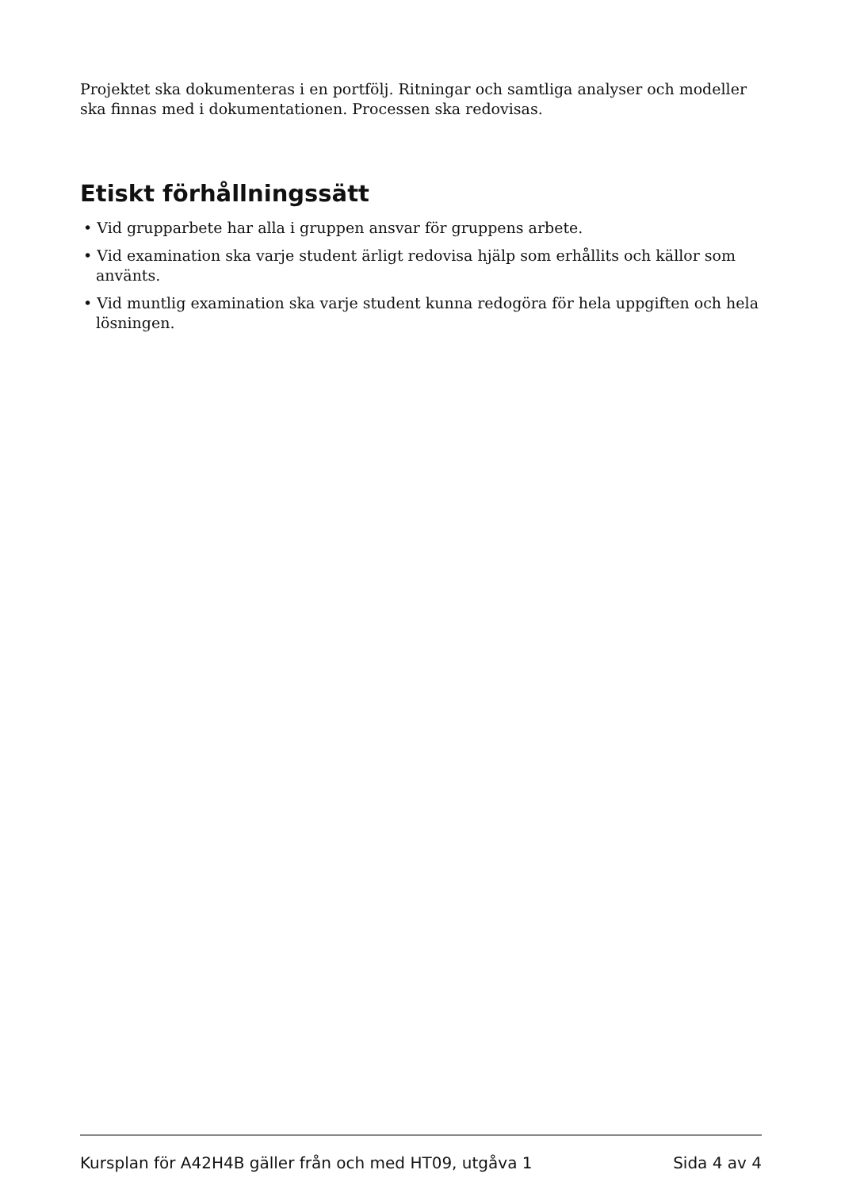Projektet ska dokumenteras i en portfölj. Ritningar och samtliga analyser och modeller ska finnas med i dokumentationen. Processen ska redovisas.
Etiskt förhållningssätt
• Vid grupparbete har alla i gruppen ansvar för gruppens arbete.
• Vid examination ska varje student ärligt redovisa hjälp som erhållits och källor som använts.
• Vid muntlig examination ska varje student kunna redogöra för hela uppgiften och hela lösningen.
Kursplan för A42H4B gäller från och med HT09, utgåva 1 Sida 4 av 4